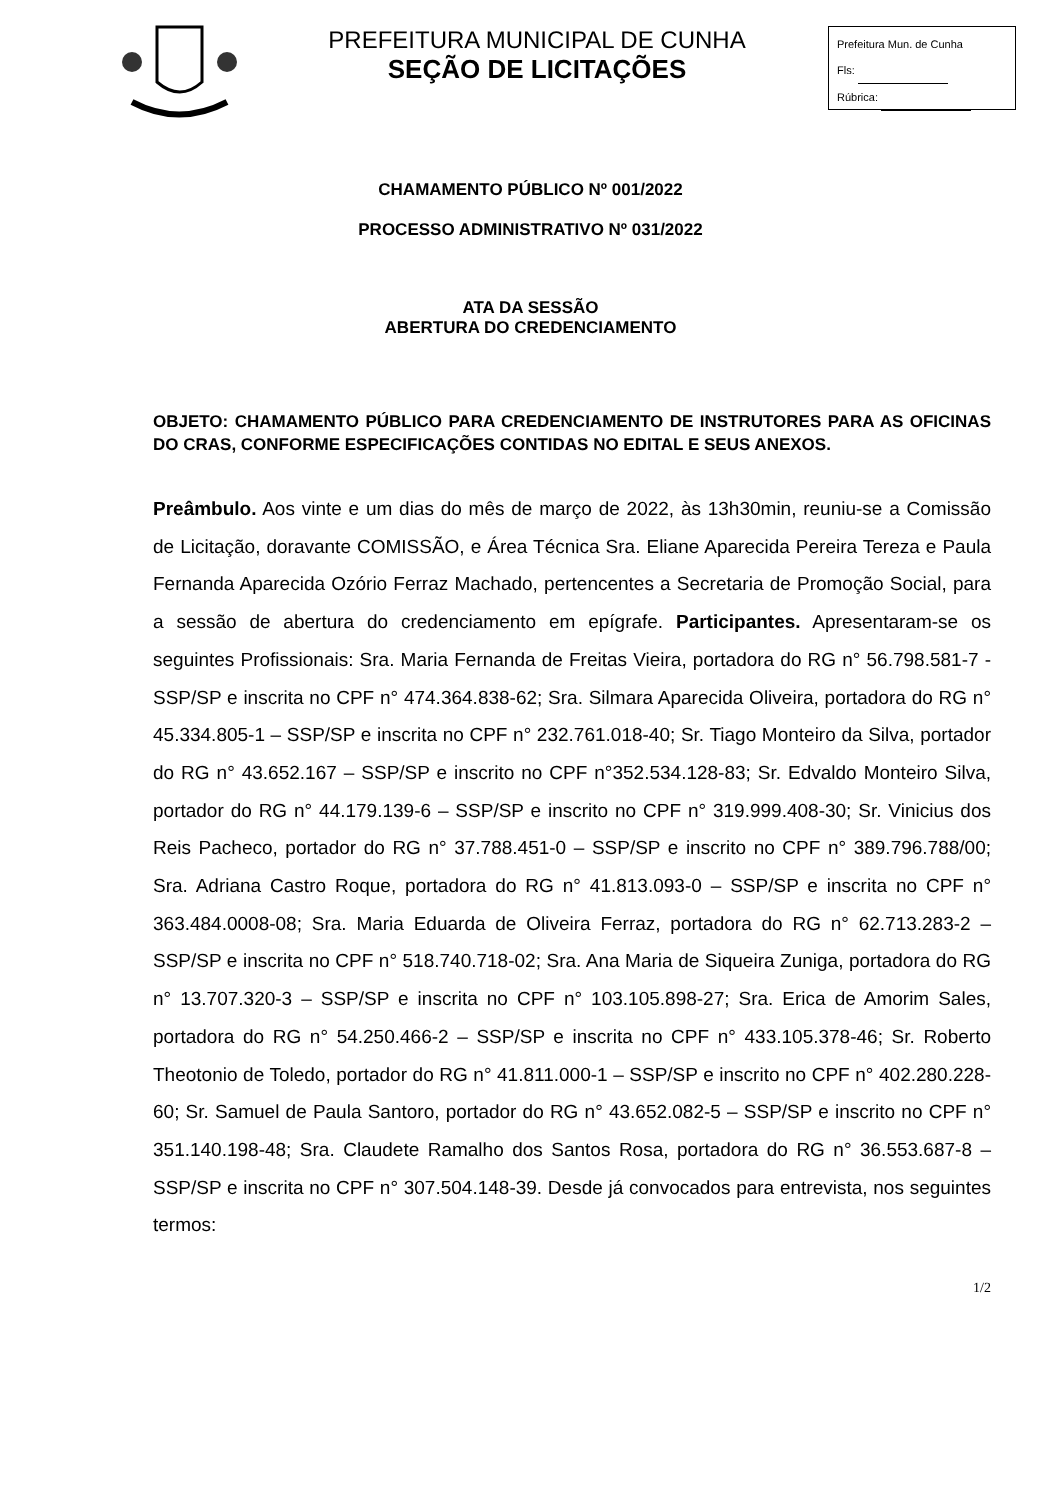PREFEITURA MUNICIPAL DE CUNHA
SEÇÃO DE LICITAÇÕES
Prefeitura Mun. de Cunha
Fls:
Rúbrica:
CHAMAMENTO PÚBLICO Nº 001/2022
PROCESSO ADMINISTRATIVO Nº 031/2022
ATA DA SESSÃO
ABERTURA DO CREDENCIAMENTO
OBJETO: CHAMAMENTO PÚBLICO PARA CREDENCIAMENTO DE INSTRUTORES PARA AS OFICINAS DO CRAS, CONFORME ESPECIFICAÇÕES CONTIDAS NO EDITAL E SEUS ANEXOS.
Preâmbulo. Aos vinte e um dias do mês de março de 2022, às 13h30min, reuniu-se a Comissão de Licitação, doravante COMISSÃO, e Área Técnica Sra. Eliane Aparecida Pereira Tereza e Paula Fernanda Aparecida Ozório Ferraz Machado, pertencentes a Secretaria de Promoção Social, para a sessão de abertura do credenciamento em epígrafe. Participantes. Apresentaram-se os seguintes Profissionais: Sra. Maria Fernanda de Freitas Vieira, portadora do RG n° 56.798.581-7 - SSP/SP e inscrita no CPF n° 474.364.838-62; Sra. Silmara Aparecida Oliveira, portadora do RG n° 45.334.805-1 – SSP/SP e inscrita no CPF n° 232.761.018-40; Sr. Tiago Monteiro da Silva, portador do RG n° 43.652.167 – SSP/SP e inscrito no CPF n°352.534.128-83; Sr. Edvaldo Monteiro Silva, portador do RG n° 44.179.139-6 – SSP/SP e inscrito no CPF n° 319.999.408-30; Sr. Vinicius dos Reis Pacheco, portador do RG n° 37.788.451-0 – SSP/SP e inscrito no CPF n° 389.796.788/00; Sra. Adriana Castro Roque, portadora do RG n° 41.813.093-0 – SSP/SP e inscrita no CPF n° 363.484.0008-08; Sra. Maria Eduarda de Oliveira Ferraz, portadora do RG n° 62.713.283-2 – SSP/SP e inscrita no CPF n° 518.740.718-02; Sra. Ana Maria de Siqueira Zuniga, portadora do RG n° 13.707.320-3 – SSP/SP e inscrita no CPF n° 103.105.898-27; Sra. Erica de Amorim Sales, portadora do RG n° 54.250.466-2 – SSP/SP e inscrita no CPF n° 433.105.378-46; Sr. Roberto Theotonio de Toledo, portador do RG n° 41.811.000-1 – SSP/SP e inscrito no CPF n° 402.280.228-60; Sr. Samuel de Paula Santoro, portador do RG n° 43.652.082-5 – SSP/SP e inscrito no CPF n° 351.140.198-48; Sra. Claudete Ramalho dos Santos Rosa, portadora do RG n° 36.553.687-8 – SSP/SP e inscrita no CPF n° 307.504.148-39. Desde já convocados para entrevista, nos seguintes termos:
1/2